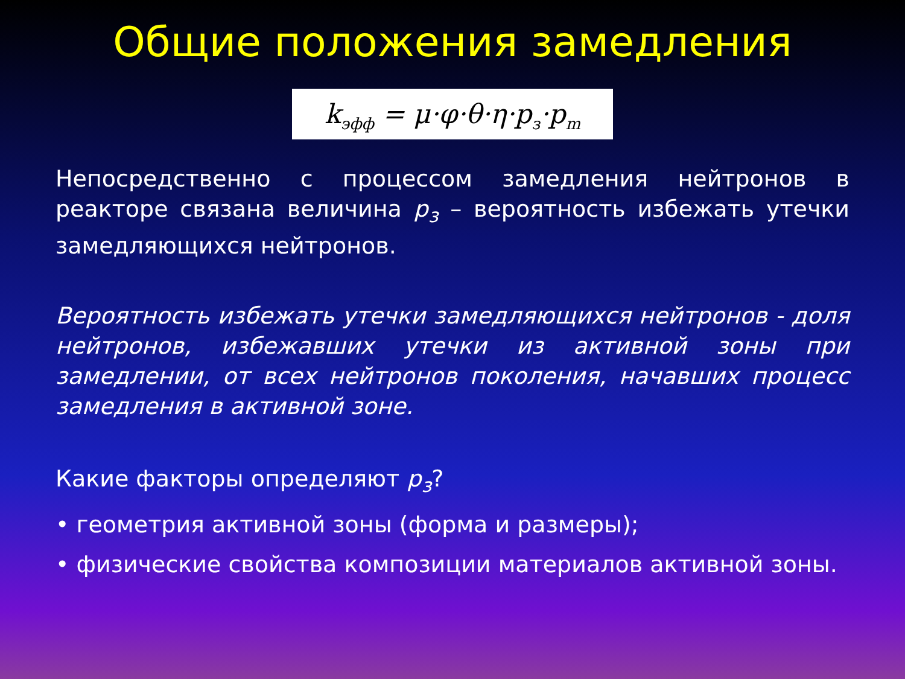Общие положения замедления
k<sub>эфф</sub> = μ·φ·θ·η·p<sub>з</sub>·p<sub>m</sub>
Непосредственно с процессом замедления нейтронов в реакторе связана величина p<sub>з</sub> – вероятность избежать утечки замедляющихся нейтронов.
Вероятность избежать утечки замедляющихся нейтронов - доля нейтронов, избежавших утечки из активной зоны при замедлении, от всех нейтронов поколения, начавших процесс замедления в активной зоне.
Какие факторы определяют p<sub>з</sub>?
• геометрия активной зоны (форма и размеры);
• физические свойства композиции материалов активной зоны.